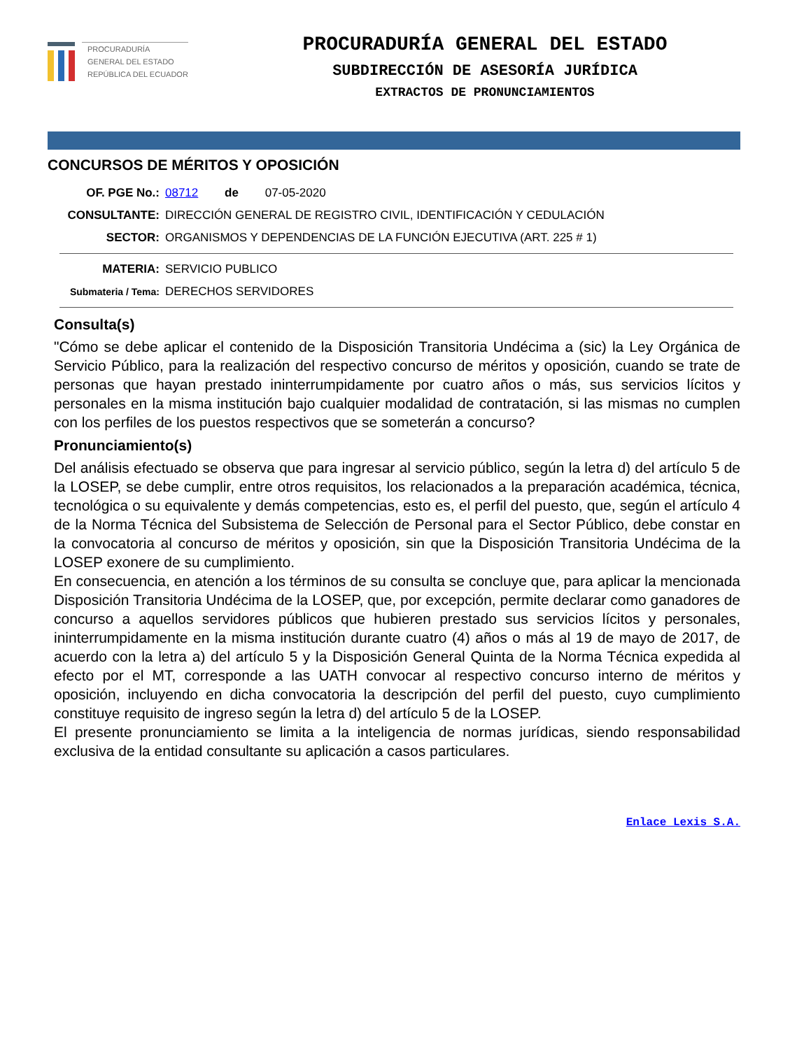PROCURADURÍA
GENERAL DEL ESTADO
REPÚBLICA DEL ECUADOR
PROCURADURÍA GENERAL DEL ESTADO
SUBDIRECCIÓN DE ASESORÍA JURÍDICA
EXTRACTOS DE PRONUNCIAMIENTOS
CONCURSOS DE MÉRITOS Y OPOSICIÓN
OF. PGE No.: 08712 de 07-05-2020
CONSULTANTE: DIRECCIÓN GENERAL DE REGISTRO CIVIL, IDENTIFICACIÓN Y CEDULACIÓN
SECTOR: ORGANISMOS Y DEPENDENCIAS DE LA FUNCIÓN EJECUTIVA (ART. 225 # 1)
MATERIA: SERVICIO PUBLICO
Submateria / Tema: DERECHOS SERVIDORES
Consulta(s)
"Cómo se debe aplicar el contenido de la Disposición Transitoria Undécima a (sic) la Ley Orgánica de Servicio Público, para la realización del respectivo concurso de méritos y oposición, cuando se trate de personas que hayan prestado ininterrumpidamente por cuatro años o más, sus servicios lícitos y personales en la misma institución bajo cualquier modalidad de contratación, si las mismas no cumplen con los perfiles de los puestos respectivos que se someterán a concurso?
Pronunciamiento(s)
Del análisis efectuado se observa que para ingresar al servicio público, según la letra d) del artículo 5 de la LOSEP, se debe cumplir, entre otros requisitos, los relacionados a la preparación académica, técnica, tecnológica o su equivalente y demás competencias, esto es, el perfil del puesto, que, según el artículo 4 de la Norma Técnica del Subsistema de Selección de Personal para el Sector Público, debe constar en la convocatoria al concurso de méritos y oposición, sin que la Disposición Transitoria Undécima de la LOSEP exonere de su cumplimiento.
En consecuencia, en atención a los términos de su consulta se concluye que, para aplicar la mencionada Disposición Transitoria Undécima de la LOSEP, que, por excepción, permite declarar como ganadores de concurso a aquellos servidores públicos que hubieren prestado sus servicios lícitos y personales, ininterrumpidamente en la misma institución durante cuatro (4) años o más al 19 de mayo de 2017, de acuerdo con la letra a) del artículo 5 y la Disposición General Quinta de la Norma Técnica expedida al efecto por el MT, corresponde a las UATH convocar al respectivo concurso interno de méritos y oposición, incluyendo en dicha convocatoria la descripción del perfil del puesto, cuyo cumplimiento constituye requisito de ingreso según la letra d) del artículo 5 de la LOSEP.
El presente pronunciamiento se limita a la inteligencia de normas jurídicas, siendo responsabilidad exclusiva de la entidad consultante su aplicación a casos particulares.
Enlace Lexis S.A.